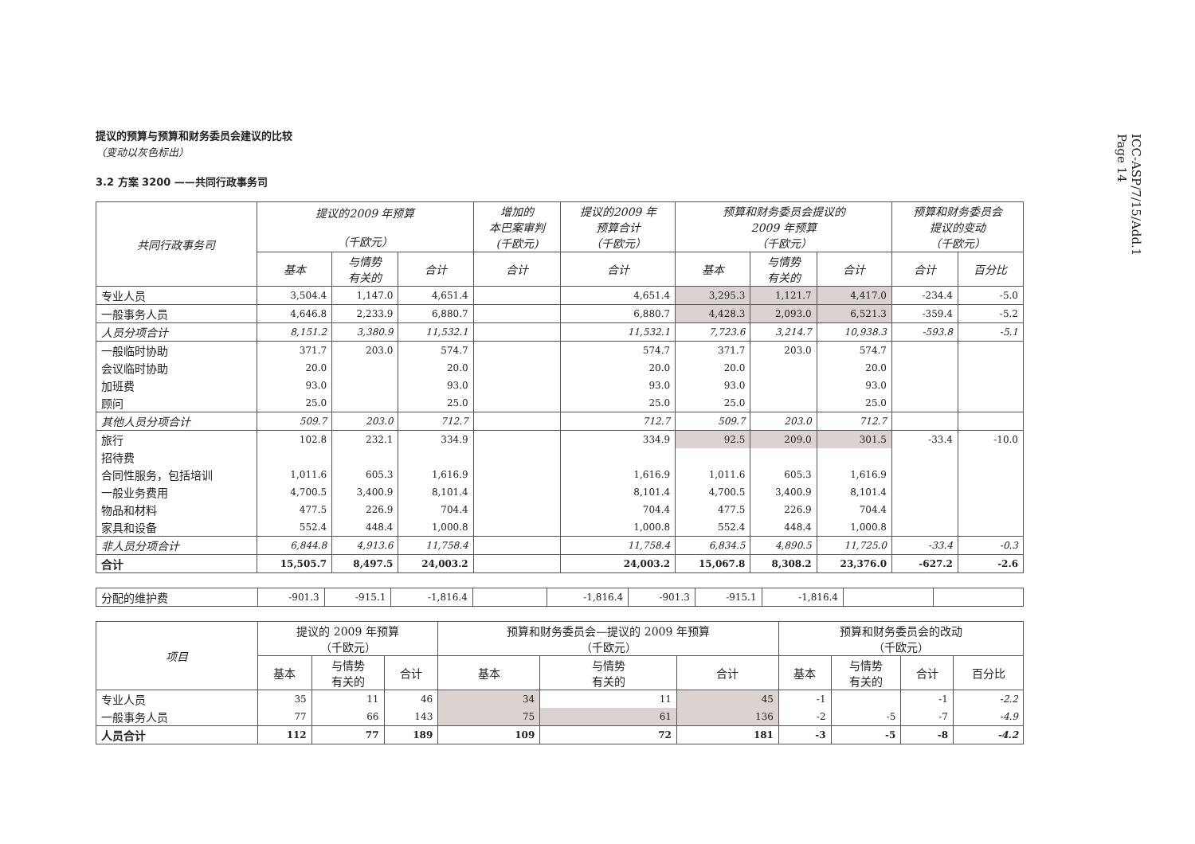ICC-ASP/7/15/Add.1
Page 14
提议的预算与预算和财务委员会建议的比较
（变动以灰色标出）
3.2 方案 3200 ——共同行政事务司
| 共同行政事务司 | 提议的2009 年预算 （千欧元） | | | 增加的 本巴案审判 (千欧元) | 提议的2009 年 预算合计 （千欧元） | 预算和财务委员会提议的 2009 年预算 （千欧元） | | | 预算和财务委员会 提议的变动 （千欧元） | |
| --- | --- | --- | --- | --- | --- | --- | --- | --- | --- | --- |
| | 基本 | 与情势 有关的 | 合计 | 合计 | 合计 | 基本 | 与情势 有关的 | 合计 | 合计 | 百分比 |
| 专业人员 | 3,504.4 | 1,147.0 | 4,651.4 | | 4,651.4 | 3,295.3 | 1,121.7 | 4,417.0 | -234.4 | -5.0 |
| 一般事务人员 | 4,646.8 | 2,233.9 | 6,880.7 | | 6,880.7 | 4,428.3 | 2,093.0 | 6,521.3 | -359.4 | -5.2 |
| 人员分项合计 | 8,151.2 | 3,380.9 | 11,532.1 | | 11,532.1 | 7,723.6 | 3,214.7 | 10,938.3 | -593.8 | -5.1 |
| 一般临时协助 | 371.7 | 203.0 | 574.7 | | 574.7 | 371.7 | 203.0 | 574.7 | | |
| 会议临时协助 | 20.0 | | 20.0 | | 20.0 | 20.0 | | 20.0 | | |
| 加班费 | 93.0 | | 93.0 | | 93.0 | 93.0 | | 93.0 | | |
| 顾问 | 25.0 | | 25.0 | | 25.0 | 25.0 | | 25.0 | | |
| 其他人员分项合计 | 509.7 | 203.0 | 712.7 | | 712.7 | 509.7 | 203.0 | 712.7 | | |
| 旅行 | 102.8 | 232.1 | 334.9 | | 334.9 | 92.5 | 209.0 | 301.5 | -33.4 | -10.0 |
| 招待费 | | | | | | | | | | |
| 合同性服务，包括培训 | 1,011.6 | 605.3 | 1,616.9 | | 1,616.9 | 1,011.6 | 605.3 | 1,616.9 | | |
| 一般业务费用 | 4,700.5 | 3,400.9 | 8,101.4 | | 8,101.4 | 4,700.5 | 3,400.9 | 8,101.4 | | |
| 物品和材料 | 477.5 | 226.9 | 704.4 | | 704.4 | 477.5 | 226.9 | 704.4 | | |
| 家具和设备 | 552.4 | 448.4 | 1,000.8 | | 1,000.8 | 552.4 | 448.4 | 1,000.8 | | |
| 非人员分项合计 | 6,844.8 | 4,913.6 | 11,758.4 | | 11,758.4 | 6,834.5 | 4,890.5 | 11,725.0 | -33.4 | -0.3 |
| 合计 | 15,505.7 | 8,497.5 | 24,003.2 | | 24,003.2 | 15,067.8 | 8,308.2 | 23,376.0 | -627.2 | -2.6 |
| 分配的维护费 | -901.3 | -915.1 | -1,816.4 | | -1,816.4 | -901.3 | -915.1 | -1,816.4 | | |
| 项目 | 提议的 2009 年预算 （千欧元） | | | 预算和财务委员会—提议的 2009 年预算 （千欧元） | | | 预算和财务委员会的改动 （千欧元） | | | |
| --- | --- | --- | --- | --- | --- | --- | --- | --- | --- | --- |
| | 基本 | 与情势 有关的 | 合计 | 基本 | 与情势 有关的 | 合计 | 基本 | 与情势 有关的 | 合计 | 百分比 |
| 专业人员 | 35 | 11 | 46 | 34 | 11 | 45 | -1 | | -1 | -2.2 |
| 一般事务人员 | 77 | 66 | 143 | 75 | 61 | 136 | -2 | -5 | -7 | -4.9 |
| 人员合计 | 112 | 77 | 189 | 109 | 72 | 181 | -3 | -5 | -8 | -4.2 |